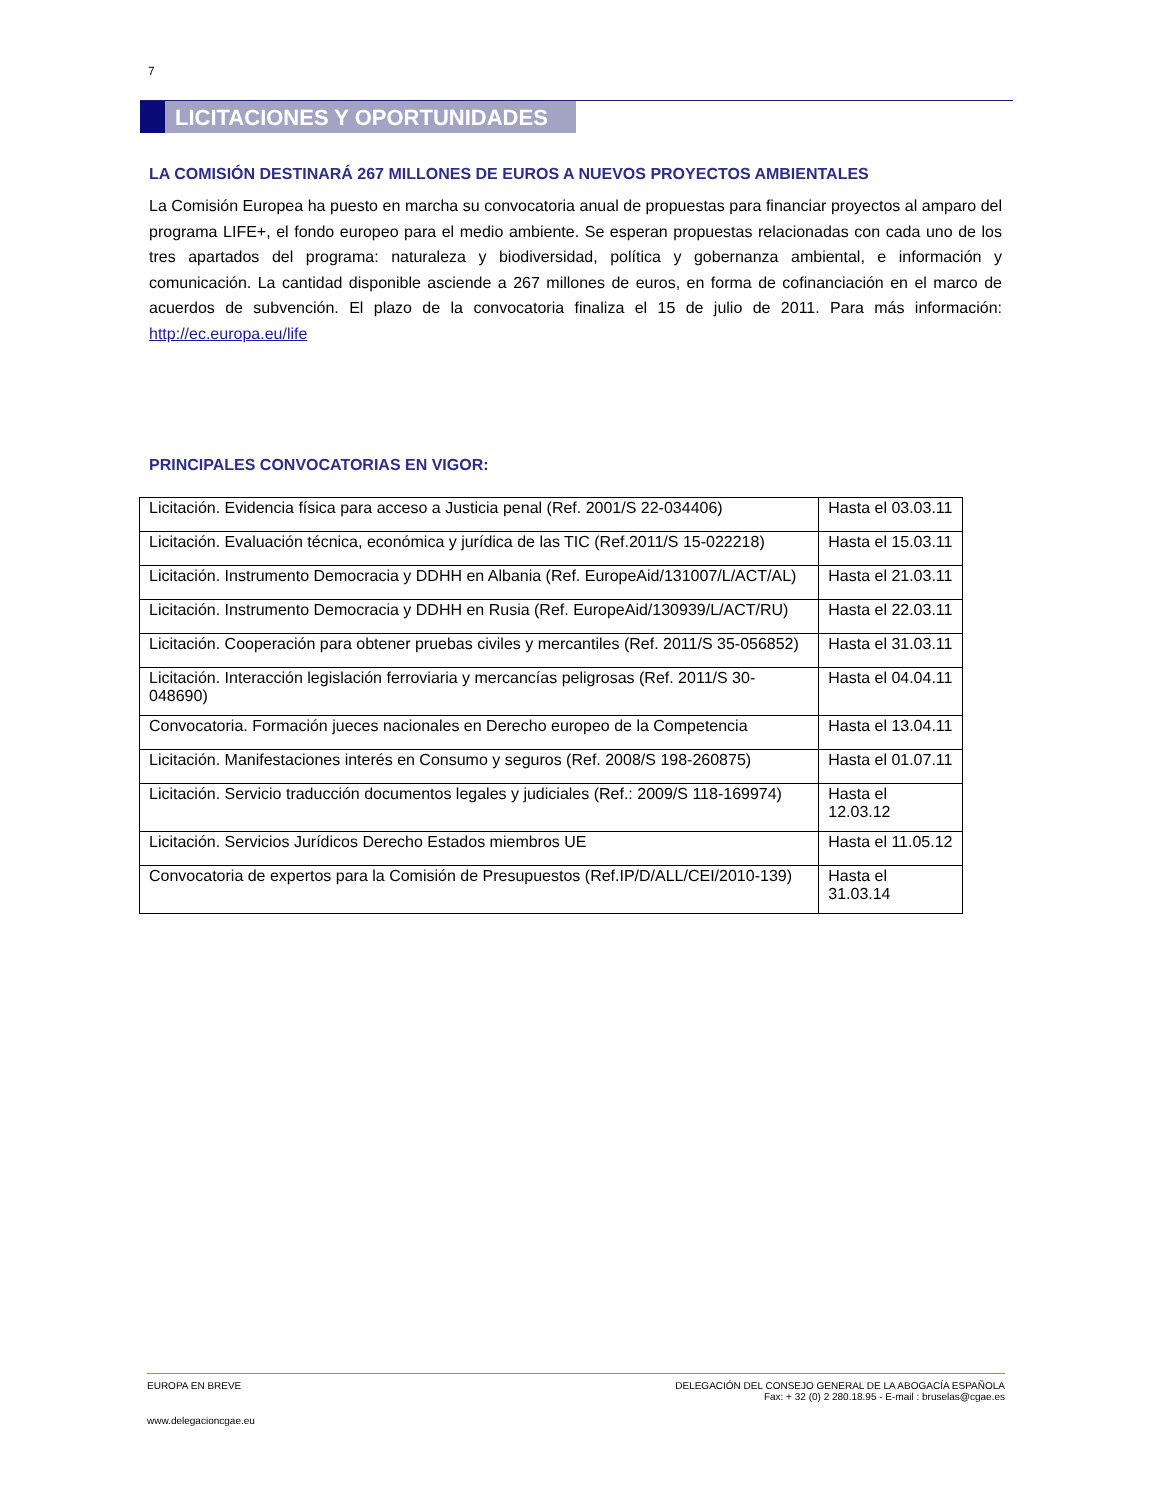7
LICITACIONES Y OPORTUNIDADES
LA COMISIÓN DESTINARÁ 267 MILLONES DE EUROS A NUEVOS PROYECTOS AMBIENTALES
La Comisión Europea ha puesto en marcha su convocatoria anual de propuestas para financiar proyectos al amparo del programa LIFE+, el fondo europeo para el medio ambiente. Se esperan propuestas relacionadas con cada uno de los tres apartados del programa: naturaleza y biodiversidad, política y gobernanza ambiental, e información y comunicación. La cantidad disponible asciende a 267 millones de euros, en forma de cofinanciación en el marco de acuerdos de subvención. El plazo de la convocatoria finaliza el 15 de julio de 2011. Para más información: http://ec.europa.eu/life
PRINCIPALES CONVOCATORIAS EN VIGOR:
| Licitación. Evidencia física para acceso a Justicia penal (Ref. 2001/S 22-034406) | Hasta el 03.03.11 |
| Licitación. Evaluación técnica, económica y jurídica de las TIC (Ref.2011/S 15-022218) | Hasta el 15.03.11 |
| Licitación. Instrumento Democracia y DDHH en Albania (Ref. EuropeAid/131007/L/ACT/AL) | Hasta el 21.03.11 |
| Licitación. Instrumento Democracia y DDHH en Rusia (Ref. EuropeAid/130939/L/ACT/RU) | Hasta el 22.03.11 |
| Licitación. Cooperación para obtener pruebas civiles y mercantiles (Ref. 2011/S 35-056852) | Hasta el 31.03.11 |
| Licitación. Interacción legislación ferroviaria y mercancías peligrosas (Ref. 2011/S 30-048690) | Hasta el 04.04.11 |
| Convocatoria. Formación jueces nacionales en Derecho europeo de la Competencia | Hasta el 13.04.11 |
| Licitación. Manifestaciones interés en Consumo y seguros (Ref. 2008/S 198-260875) | Hasta el 01.07.11 |
| Licitación. Servicio traducción documentos legales y judiciales (Ref.: 2009/S 118-169974) | Hasta el 12.03.12 |
| Licitación. Servicios Jurídicos Derecho Estados miembros UE | Hasta el 11.05.12 |
| Convocatoria de expertos para la Comisión de Presupuestos (Ref.IP/D/ALL/CEI/2010-139) | Hasta el 31.03.14 |
DELEGACIÓN DEL CONSEJO GENERAL DE LA ABOGACÍA ESPAÑOLA
Fax: + 32 (0) 2 280.18.95 - E-mail : bruselas@cgae.es
EUROPA EN BREVE
www.delegacioncgae.eu